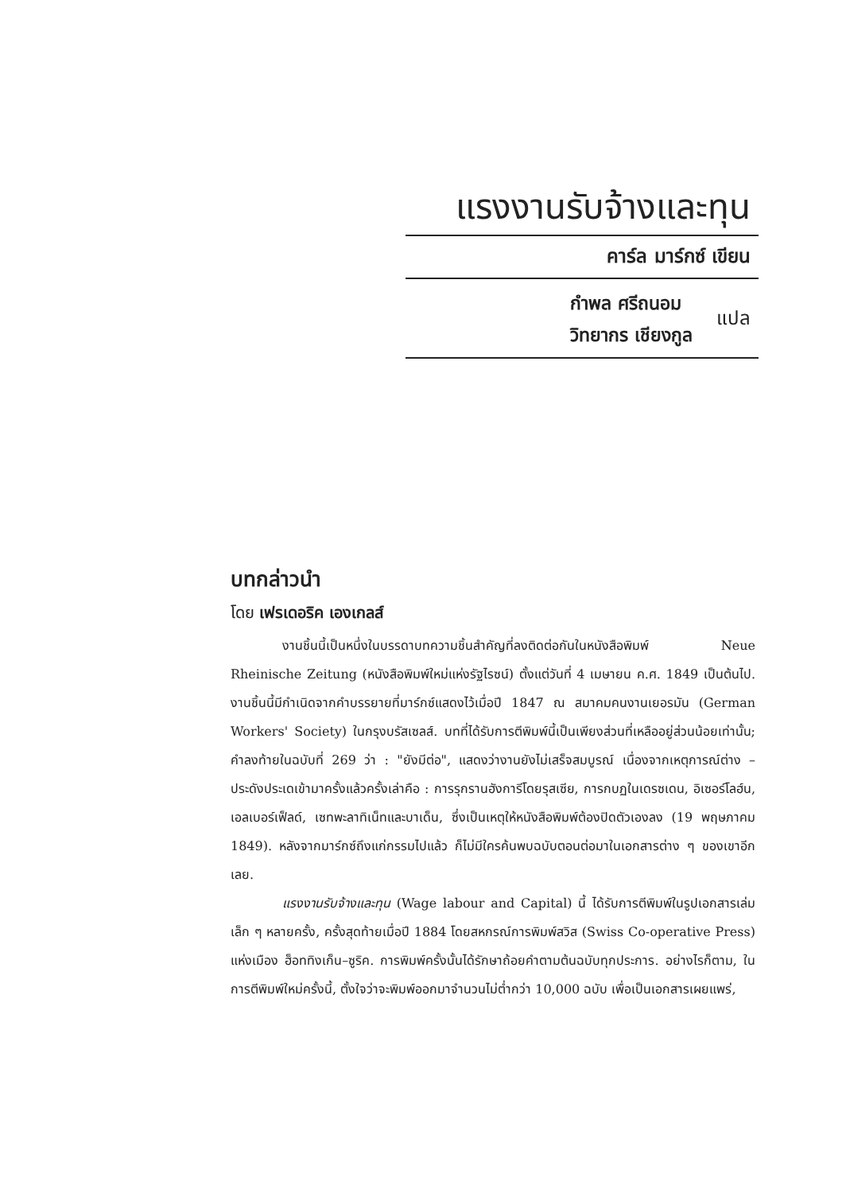แรงงานรับจ้างและทุน
คาร์ล มาร์กซ์ เขียน
กำพล ศรีถนอม
วิทยากร เชียงกูล
แปล
บทกล่าวนำ
โดย เฟรเดอริค เองเกลส์
งานชิ้นนี้เป็นหนึ่งในบรรดาบทความชิ้นสำคัญที่ลงติดต่อกันในหนังสือพิมพ์ Neue Rheinische Zeitung (หนังสือพิมพ์ใหม่แห่งรัฐไรซน์) ตั้งแต่วันที่ 4 เมษายน ค.ศ. 1849 เป็นต้นไป. งานชิ้นนี้มีกำเนิดจากคำบรรยายที่มาร์กซ์แสดงไว้เมื่อปี 1847 ณ สมาคมคนงานเยอรมัน (German Workers' Society) ในกรุงบรัสเซลส์. บทที่ได้รับการตีพิมพ์นี้เป็นเพียงส่วนที่เหลืออยู่ส่วนน้อยเท่านั้น; คำลงท้ายในฉบับที่ 269 ว่า : "ยังมีต่อ", แสดงว่างานยังไม่เสร็จสมบูรณ์ เนื่องจากเหตุการณ์ต่าง – ประดังประเดเข้ามาครั้งแล้วครั้งเล่าคือ : การรุกรานฮังการีโดยรุสเซีย, การกบฏในเดรซเดน, อิเซอร์โลฮ์น, เอลเบอร์เฟ็ลด์, เซทพะลาทิเน็ทและบาเด็น, ซึ่งเป็นเหตุให้หนังสือพิมพ์ต้องปิดตัวเองลง (19 พฤษภาคม 1849). หลังจากมาร์กซ์ถึงแก่กรรมไปแล้ว ก็ไม่มีใครค้นพบฉบับตอนต่อมาในเอกสารต่าง ๆ ของเขาอีกเลย.
แรงงานรับจ้างและทุน (Wage labour and Capital) นี้ ได้รับการตีพิมพ์ในรูปเอกสารเล่มเล็ก ๆ หลายครั้ง, ครั้งสุดท้ายเมื่อปี 1884 โดยสหกรณ์การพิมพ์สวิส (Swiss Co-operative Press) แห่งเมือง ฮ็อททิงเก็น–ซูริค. การพิมพ์ครั้งนั้นได้รักษาถ้อยคำตามต้นฉบับทุกประการ. อย่างไรก็ตาม, ในการตีพิมพ์ใหม่ครั้งนี้, ตั้งใจว่าจะพิมพ์ออกมาจำนวนไม่ต่ำกว่า 10,000 ฉบับ เพื่อเป็นเอกสารเผยแพร่,